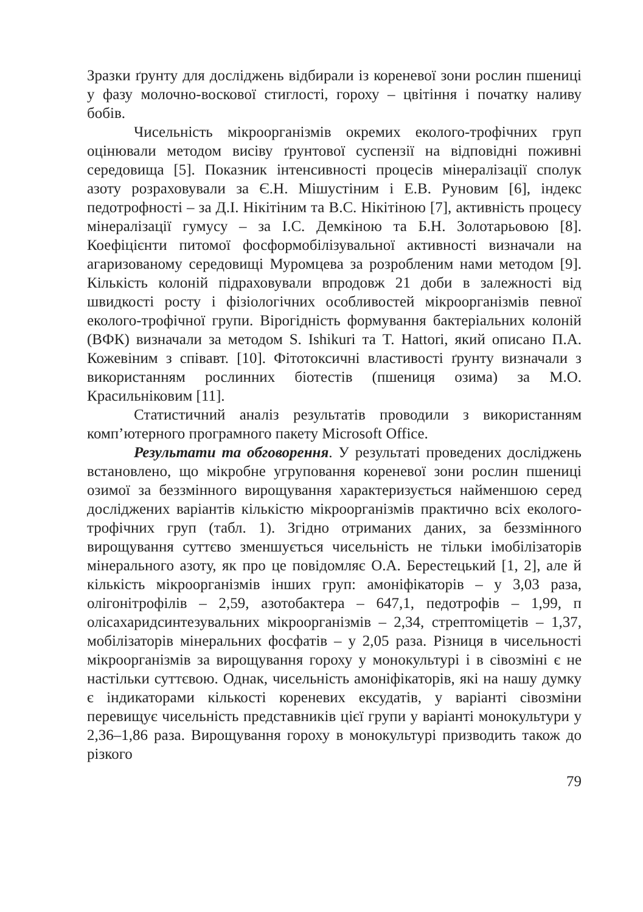Зразки ґрунту для досліджень відбирали із кореневої зони рослин пшениці у фазу молочно-воскової стиглості, гороху – цвітіння і початку наливу бобів.
Чисельність мікроорганізмів окремих еколого-трофічних груп оцінювали методом висіву ґрунтової суспензії на відповідні поживні середовища [5]. Показник інтенсивності процесів мінералізації сполук азоту розраховували за Є.Н. Мішустіним і Е.В. Руновим [6], індекс педотрофності – за Д.І. Нікітіним та В.С. Нікітіною [7], активність процесу мінералізації гумусу – за І.С. Демкіною та Б.Н. Золотарьовою [8]. Коефіцієнти питомої фосформобілізувальної активності визначали на агаризованому середовищі Муромцева за розробленим нами методом [9]. Кількість колоній підраховували впродовж 21 доби в залежності від швидкості росту і фізіологічних особливостей мікроорганізмів певної еколого-трофічної групи. Вірогідність формування бактеріальних колоній (ВФК) визначали за методом S. Ishikuri та T. Hattori, який описано П.А. Кожевіним з співавт. [10]. Фітотоксичні властивості ґрунту визначали з використанням рослинних біотестів (пшениця озима) за М.О. Красильніковим [11].
Статистичний аналіз результатів проводили з використанням комп’ютерного програмного пакету Microsoft Office.
Результати та обговорення. У результаті проведених досліджень встановлено, що мікробне угруповання кореневої зони рослин пшениці озимої за беззмінного вирощування характеризується найменшою серед досліджених варіантів кількістю мікроорганізмів практично всіх еколого-трофічних груп (табл. 1). Згідно отриманих даних, за беззмінного вирощування суттєво зменшується чисельність не тільки імобілізаторів мінерального азоту, як про це повідомляє О.А. Берестецький [1, 2], але й кількість мікроорганізмів інших груп: амоніфікаторів – у 3,03 раза, олігонітрофілів – 2,59, азотобактера – 647,1, педотрофів – 1,99, п олісахаридсинтезувальних мікроорганізмів – 2,34, стрептоміцетів – 1,37, мобілізаторів мінеральних фосфатів – у 2,05 раза. Різниця в чисельності мікроорганізмів за вирощування гороху у монокультурі і в сівозміні є не настільки суттєвою. Однак, чисельність амоніфікаторів, які на нашу думку є індикаторами кількості кореневих ексудатів, у варіанті сівозміни перевищує чисельність представників цієї групи у варіанті монокультури у 2,36–1,86 раза. Вирощування гороху в монокультурі призводить також до різкого
79